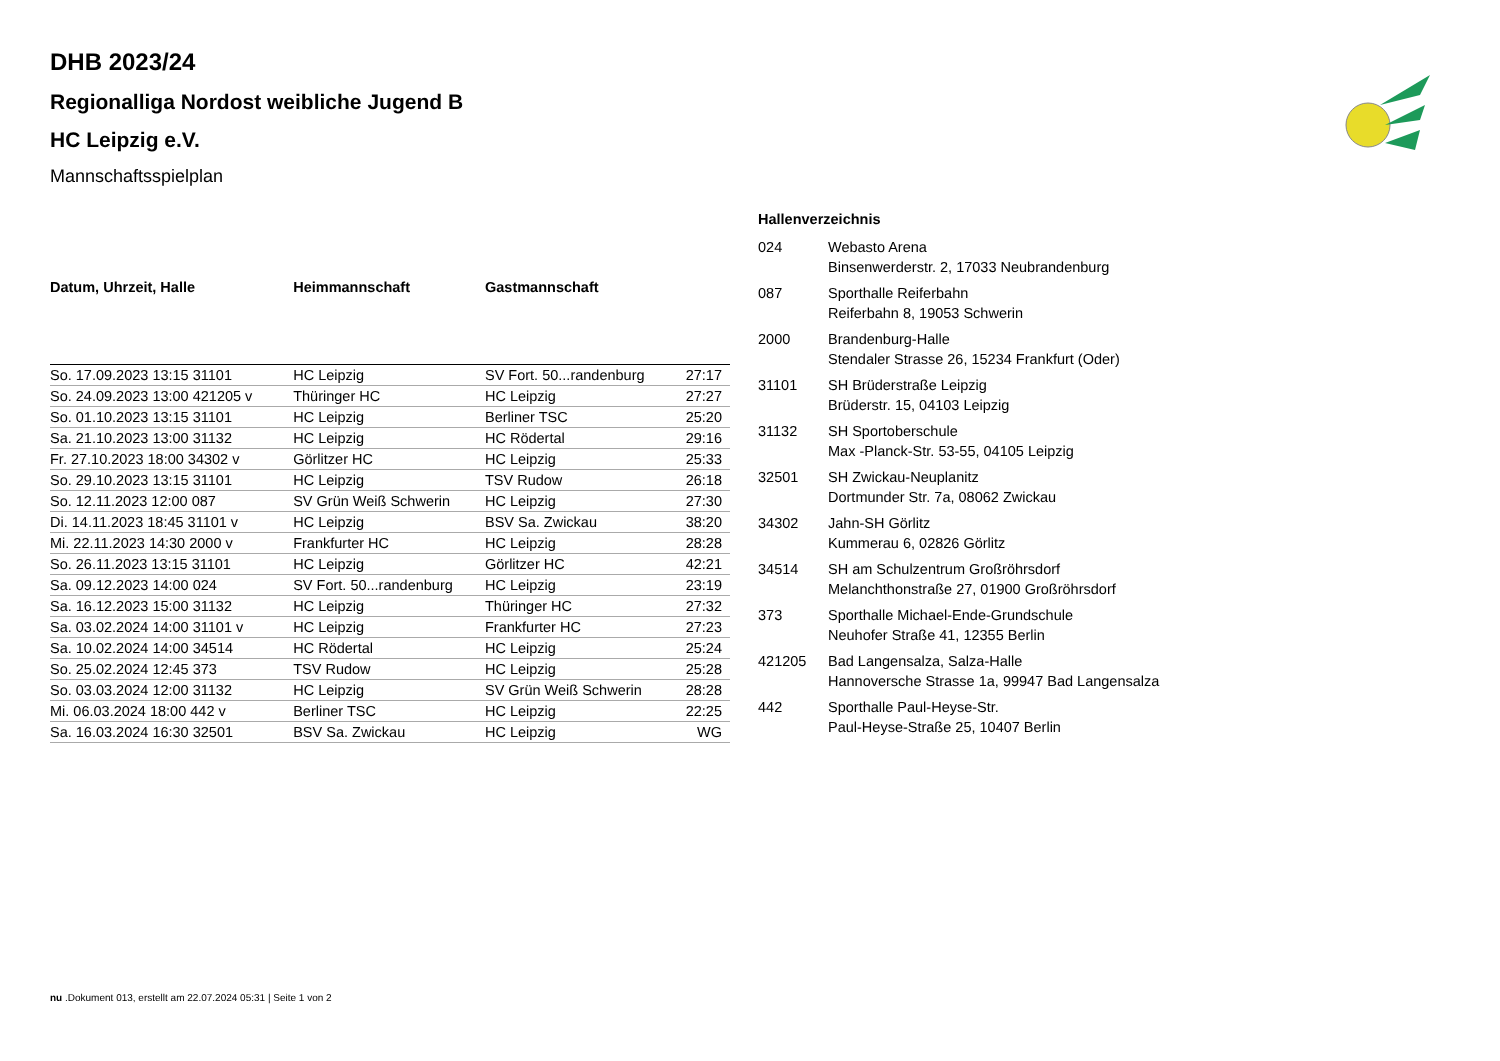DHB 2023/24
Regionalliga Nordost weibliche Jugend B
HC Leipzig e.V.
Mannschaftsspielplan
| Datum, Uhrzeit, Halle | Heimmannschaft | Gastmannschaft | |
| --- | --- | --- | --- |
| So. 17.09.2023 13:15 31101 | HC Leipzig | SV Fort. 50...randenburg | 27:17 |
| So. 24.09.2023 13:00 421205 v | Thüringer HC | HC Leipzig | 27:27 |
| So. 01.10.2023 13:15 31101 | HC Leipzig | Berliner TSC | 25:20 |
| Sa. 21.10.2023 13:00 31132 | HC Leipzig | HC Rödertal | 29:16 |
| Fr. 27.10.2023 18:00 34302 v | Görlitzer HC | HC Leipzig | 25:33 |
| So. 29.10.2023 13:15 31101 | HC Leipzig | TSV Rudow | 26:18 |
| So. 12.11.2023 12:00 087 | SV Grün Weiß Schwerin | HC Leipzig | 27:30 |
| Di. 14.11.2023 18:45 31101 v | HC Leipzig | BSV Sa. Zwickau | 38:20 |
| Mi. 22.11.2023 14:30 2000 v | Frankfurter HC | HC Leipzig | 28:28 |
| So. 26.11.2023 13:15 31101 | HC Leipzig | Görlitzer HC | 42:21 |
| Sa. 09.12.2023 14:00 024 | SV Fort. 50...randenburg | HC Leipzig | 23:19 |
| Sa. 16.12.2023 15:00 31132 | HC Leipzig | Thüringer HC | 27:32 |
| Sa. 03.02.2024 14:00 31101 v | HC Leipzig | Frankfurter HC | 27:23 |
| Sa. 10.02.2024 14:00 34514 | HC Rödertal | HC Leipzig | 25:24 |
| So. 25.02.2024 12:45 373 | TSV Rudow | HC Leipzig | 25:28 |
| So. 03.03.2024 12:00 31132 | HC Leipzig | SV Grün Weiß Schwerin | 28:28 |
| Mi. 06.03.2024 18:00 442 v | Berliner TSC | HC Leipzig | 22:25 |
| Sa. 16.03.2024 16:30 32501 | BSV Sa. Zwickau | HC Leipzig | WG |
Hallenverzeichnis
| 024 | Webasto Arena Binsenwerderstr. 2, 17033 Neubrandenburg |
| 087 | Sporthalle Reiferbahn Reiferbahn 8, 19053 Schwerin |
| 2000 | Brandenburg-Halle Stendaler Strasse 26, 15234 Frankfurt (Oder) |
| 31101 | SH Brüderstraße Leipzig Brüderstr. 15, 04103 Leipzig |
| 31132 | SH Sportoberschule Max -Planck-Str. 53-55, 04105 Leipzig |
| 32501 | SH Zwickau-Neuplanitz Dortmunder Str. 7a, 08062 Zwickau |
| 34302 | Jahn-SH Görlitz Kummerau 6, 02826 Görlitz |
| 34514 | SH am Schulzentrum Großröhrsdorf Melanchthonstraße 27, 01900 Großröhrsdorf |
| 373 | Sporthalle Michael-Ende-Grundschule Neuhofer Straße 41, 12355 Berlin |
| 421205 | Bad Langensalza, Salza-Halle Hannoversche Strasse 1a, 99947 Bad Langensalza |
| 442 | Sporthalle Paul-Heyse-Str. Paul-Heyse-Straße 25, 10407 Berlin |
nu .Dokument 013, erstellt am 22.07.2024 05:31 | Seite 1 von 2